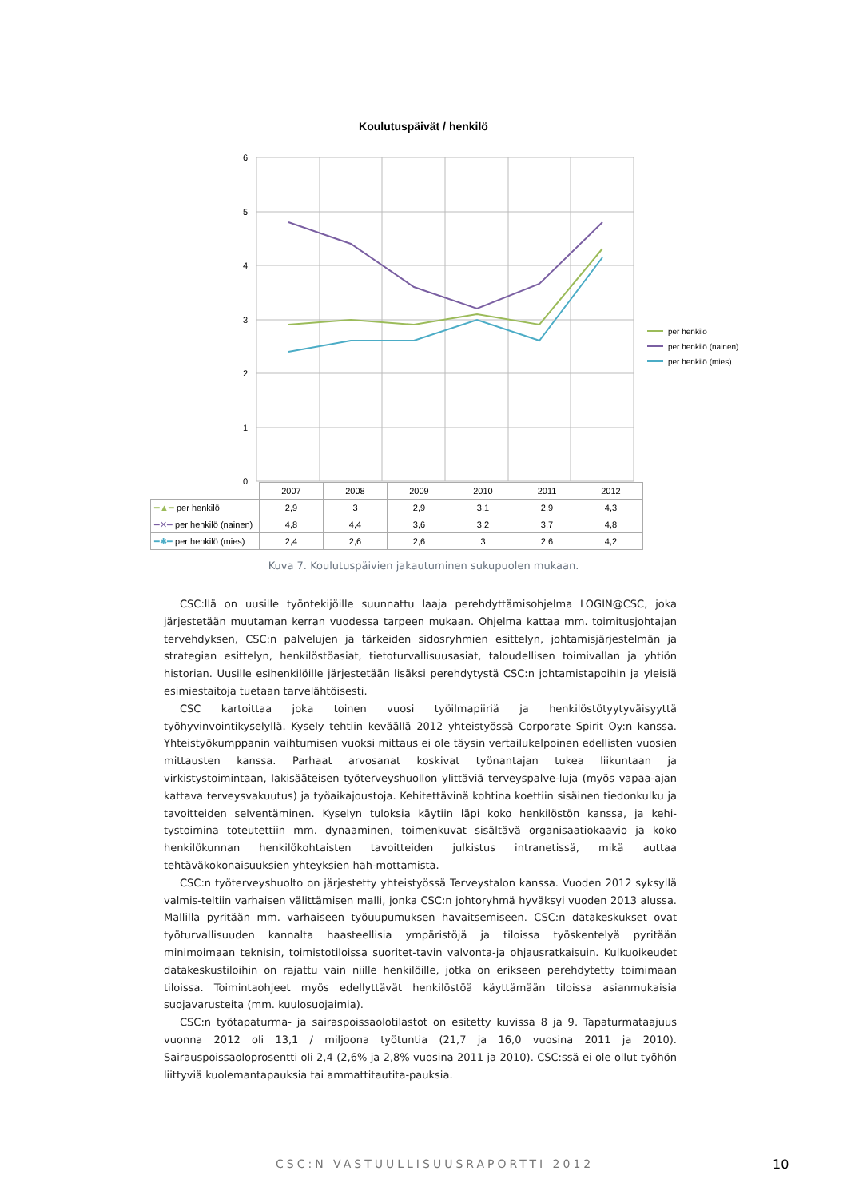Koulutuspäivät / henkilö
6
5
4
3
2
1
0
per henkilö
per henkilö (nainen)
per henkilö (mies)
| | 2007 | 2008 | 2009 | 2010 | 2011 | 2012 |
| --- | --- | --- | --- | --- | --- | --- |
| ━▲━ per henkilö | 2,9 | 3 | 2,9 | 3,1 | 2,9 | 4,3 |
| ━✕━ per henkilö (nainen) | 4,8 | 4,4 | 3,6 | 3,2 | 3,7 | 4,8 |
| ━✱━ per henkilö (mies) | 2,4 | 2,6 | 2,6 | 3 | 2,6 | 4,2 |
Kuva 7. Koulutuspäivien jakautuminen sukupuolen mukaan.
CSC:llä on uusille työntekijöille suunnattu laaja perehdyttämisohjelma LOGIN@CSC, joka järjestetään muutaman kerran vuodessa tarpeen mukaan. Ohjelma kattaa mm. toimitusjohtajan tervehdyksen, CSC:n palvelujen ja tärkeiden sidosryhmien esittelyn, johtamisjärjestelmän ja strategian esittelyn, henkilöstöasiat, tietoturvallisuusasiat, taloudellisen toimivallan ja yhtiön historian. Uusille esihenkilöille järjestetään lisäksi perehdytystä CSC:n johtamistapoihin ja yleisiä esimiestaitoja tuetaan tarvelähtöisesti.
CSC kartoittaa joka toinen vuosi työilmapiiriä ja henkilöstötyytyväisyyttä työhyvinvointikyselyllä. Kysely tehtiin keväällä 2012 yhteistyössä Corporate Spirit Oy:n kanssa. Yhteistyökumppanin vaihtumisen vuoksi mittaus ei ole täysin vertailukelpoinen edellisten vuosien mittausten kanssa. Parhaat arvosanat koskivat työnantajan tukea liikuntaan ja virkistystoimintaan, lakisääteisen työterveyshuollon ylittäviä terveyspalve-luja (myös vapaa-ajan kattava terveysvakuutus) ja työaikajoustoja. Kehitettävinä kohtina koettiin sisäinen tiedonkulku ja tavoitteiden selventäminen. Kyselyn tuloksia käytiin läpi koko henkilöstön kanssa, ja kehi-tystoimina toteutettiin mm. dynaaminen, toimenkuvat sisältävä organisaatiokaavio ja koko henkilökunnan henkilökohtaisten tavoitteiden julkistus intranetissä, mikä auttaa tehtäväkokonaisuuksien yhteyksien hah-mottamista.
CSC:n työterveyshuolto on järjestetty yhteistyössä Terveystalon kanssa. Vuoden 2012 syksyllä valmis-teltiin varhaisen välittämisen malli, jonka CSC:n johtoryhmä hyväksyi vuoden 2013 alussa. Mallilla pyritään mm. varhaiseen työuupumuksen havaitsemiseen. CSC:n datakeskukset ovat työturvallisuuden kannalta haasteellisia ympäristöjä ja tiloissa työskentelyä pyritään minimoimaan teknisin, toimistotiloissa suoritet-tavin valvonta-ja ohjausratkaisuin. Kulkuoikeudet datakeskustiloihin on rajattu vain niille henkilöille, jotka on erikseen perehdytetty toimimaan tiloissa. Toimintaohjeet myös edellyttävät henkilöstöä käyttämään tiloissa asianmukaisia suojavarusteita (mm. kuulosuojaimia).
CSC:n työtapaturma- ja sairaspoissaolotilastot on esitetty kuvissa 8 ja 9. Tapaturmataajuus vuonna 2012 oli 13,1 / miljoona työtuntia (21,7 ja 16,0 vuosina 2011 ja 2010). Sairauspoissaoloprosentti oli 2,4 (2,6% ja 2,8% vuosina 2011 ja 2010). CSC:ssä ei ole ollut työhön liittyviä kuolemantapauksia tai ammattitautita-pauksia.
CSC:N VASTUULLISUUSRAPORTTI 2012
10